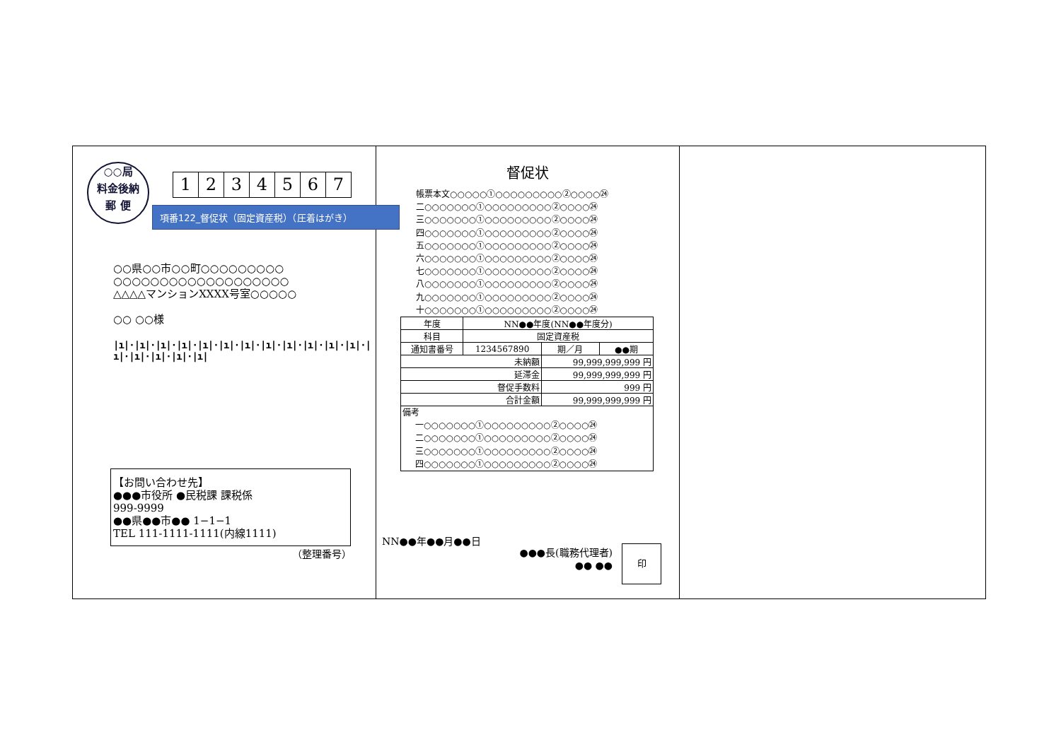○○局
料金後納
郵 便
1234567
項番122_督促状（固定資産税）（圧着はがき）
○○県○○市○○町○○○○○○○○○
○○○○○○○○○○○○○○○○○○○
△△△△マンションXXXX号室○○○○○
○○ ○○様
|ı|·|ı|·|ı|·|ı|·|ı|·|ı|·|ı|·|ı|·|ı|·|ı|·|ı|·|ı|·|ı|·|ı|·|ı|·|ı|·|ı|
【お問い合わせ先】
●●●市役所 ●民税課 課税係
999-9999
●●県●●市●● 1−1−1
TEL 111-1111-1111(内線1111)
（整理番号）
督促状
帳票本文○○○○○①○○○○○○○○○②○○○○㉔
二○○○○○○○①○○○○○○○○○②○○○○㉔
三○○○○○○○①○○○○○○○○○②○○○○㉔
四○○○○○○○①○○○○○○○○○②○○○○㉔
五○○○○○○○①○○○○○○○○○②○○○○㉔
六○○○○○○○①○○○○○○○○○②○○○○㉔
七○○○○○○○①○○○○○○○○○②○○○○㉔
八○○○○○○○①○○○○○○○○○②○○○○㉔
九○○○○○○○①○○○○○○○○○②○○○○㉔
十○○○○○○○①○○○○○○○○○②○○○○㉔
| 年度 | NN●●年度(NN●●年度分) | | |
| 科目 | 固定資産税 | | |
| 通知書番号 | 1234567890 | 期／月 | ●●期 |
| 未納額 | | 99,999,999,999 円 | |
| 延滞金 | | 99,999,999,999 円 | |
| 督促手数料 | | 999 円 | |
| 合計金額 | | 99,999,999,999 円 | |
| 備考 一○○○○○○○①○○○○○○○○○②○○○○㉔ 二○○○○○○○①○○○○○○○○○②○○○○㉔ 三○○○○○○○①○○○○○○○○○②○○○○㉔ 四○○○○○○○①○○○○○○○○○②○○○○㉔ | | | |
NN●●年●●月●●日
●●●長(職務代理者)
●● ●●
印